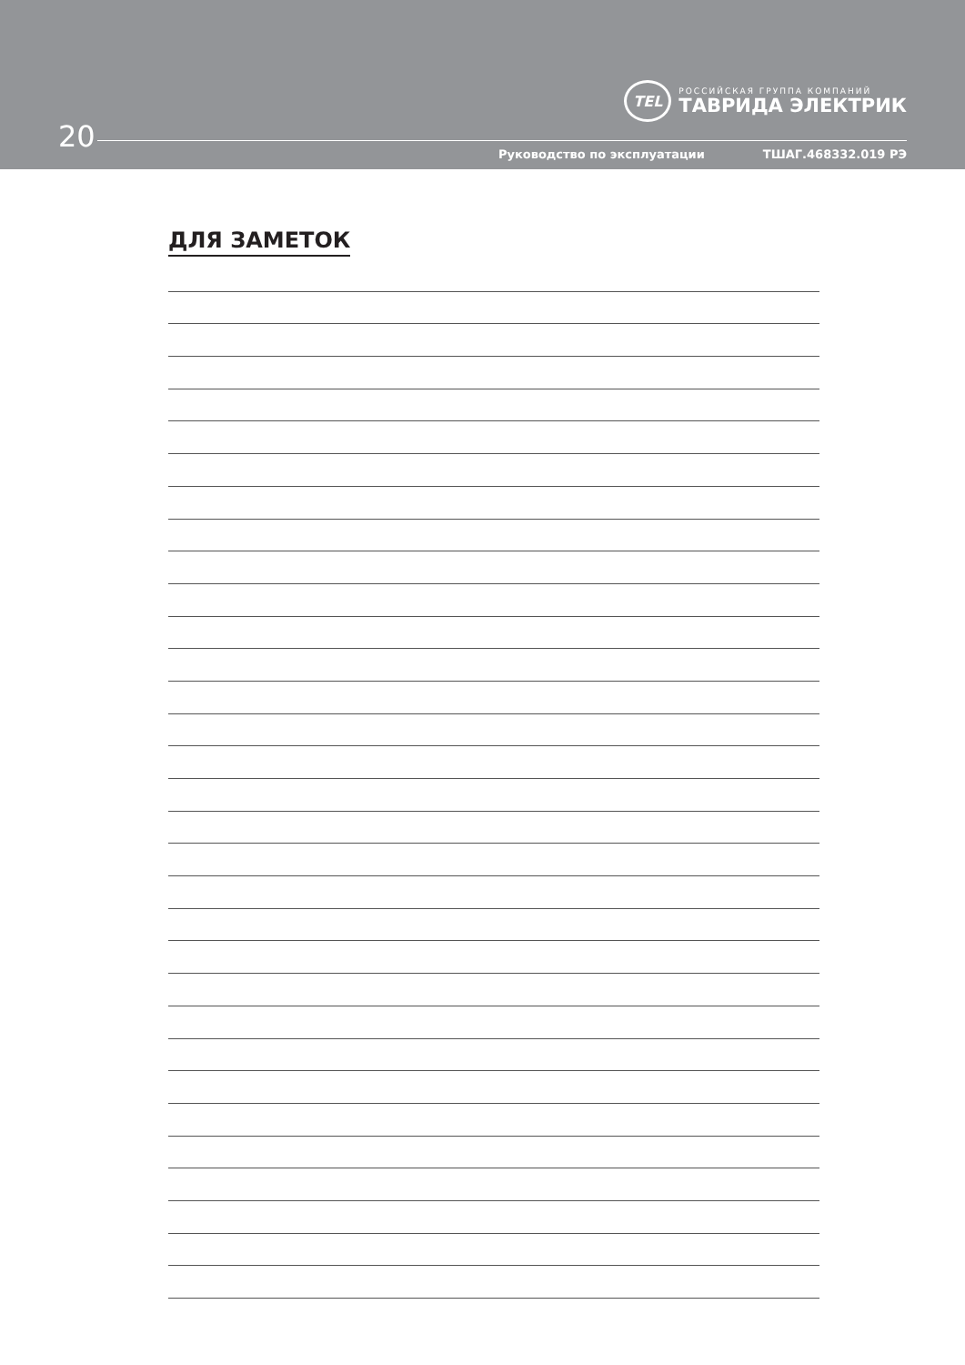TEL
РОССИЙСКАЯ ГРУППА КОМПАНИЙ
ТАВРИДА ЭЛЕКТРИК
20
Руководство по эксплуатации ТШАГ.468332.019 РЭ
ДЛЯ ЗАМЕТОК